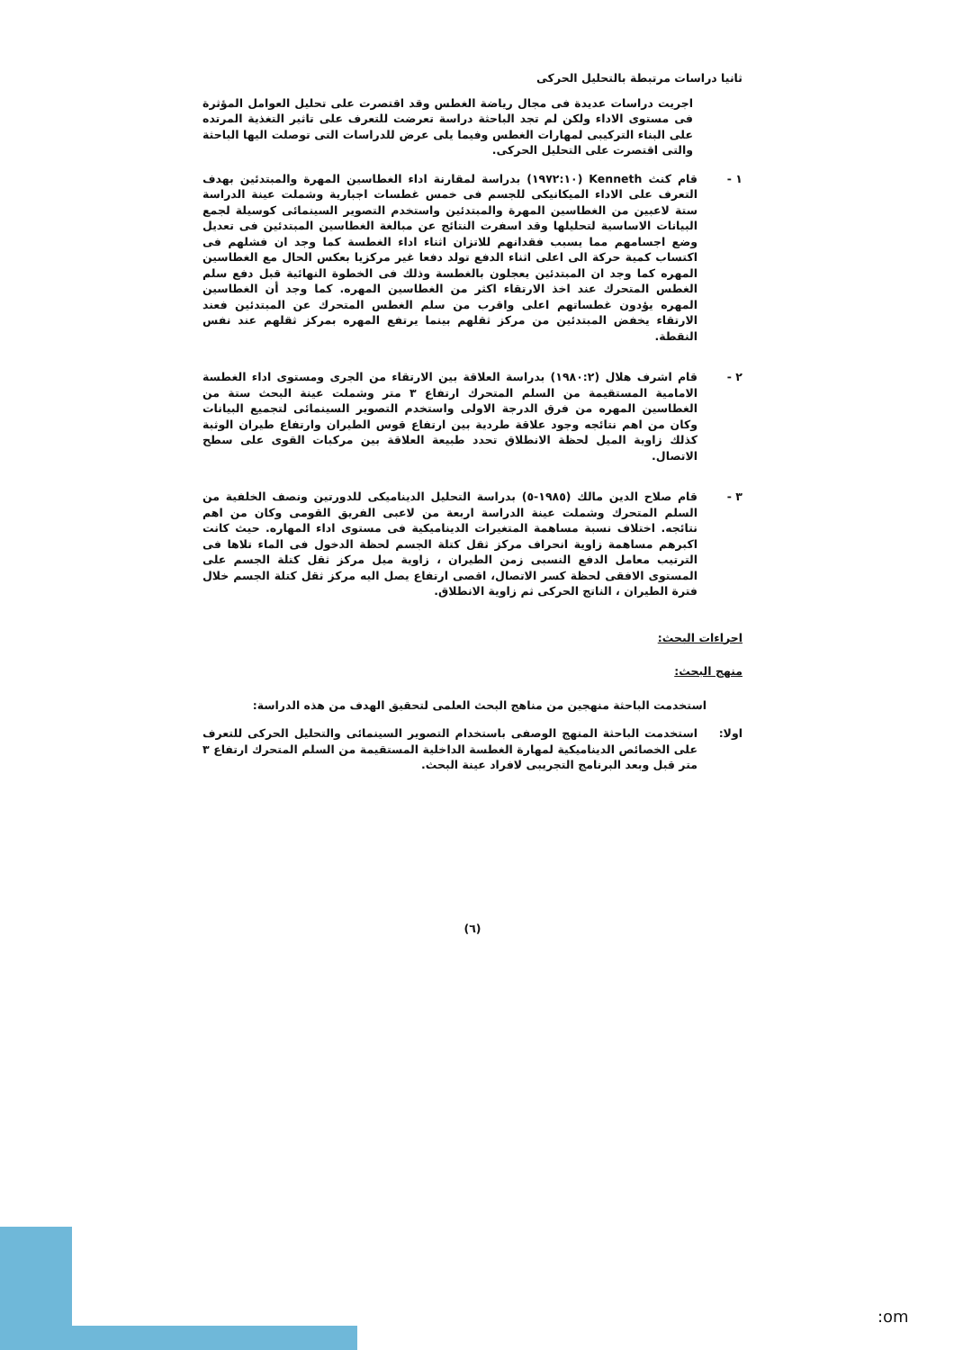ثانيا دراسات مرتبطة بالتحليل الحركى
اجريت دراسات عديدة فى مجال رياضة الغطس وقد اقتصرت على تحليل العوامل المؤثرة فى مستوى الاداء ولكن لم تجد الباحثة دراسة تعرضت للتعرف على تاثير التغذية المرتده على البناء التركيبى لمهارات الغطس وفيما يلى عرض للدراسات التى توصلت اليها الباحثة والتى اقتصرت على التحليل الحركى.
١ - قام كنث Kenneth (١٩٧٢:١٠) بدراسة لمقارنة اداء الغطاسين المهرة والمبتدئين بهدف التعرف على الاداء الميكانيكى للجسم فى خمس غطسات اجبارية وشملت عينة الدراسة ستة لاعبين من الغطاسين المهرة والمبتدئين واستخدم التصوير السينمائى كوسيلة لجمع البيانات الاساسية لتحليلها وقد اسفرت النتائج عن مبالغة الغطاسين المبتدئين فى تعديل وضع اجسامهم مما يسبب فقدانهم للاتزان اثناء اداء الغطسة كما وجد ان فشلهم فى اكتساب كمية حركة الى اعلى اثناء الدفع تولد دفعا غير مركزيا بعكس الحال مع الغطاسين المهره كما وجد ان المبتدئين يعجلون بالغطسة وذلك فى الخطوة النهائية قبل دفع سلم الغطس المتحرك عند اخذ الارتقاء اكثر من الغطاسين المهره. كما وجد أن الغطاسين المهره يؤدون غطساتهم اعلى واقرب من سلم الغطس المتحرك عن المبتدئين فعند الارتقاء يخفض المبتدئين من مركز ثقلهم بينما يرتفع المهره بمركز ثقلهم عند نفس النقطة.
٢ - قام اشرف هلال (١٩٨٠:٢) بدراسة العلاقة بين الارتقاء من الجرى ومستوى اداء الغطسة الامامية المستقيمة من السلم المتحرك ارتفاع ٣ متر وشملت عينة البحث ستة من الغطاسين المهره من فرق الدرجة الاولى واستخدم التصوير السينمائى لتجميع البيانات وكان من اهم نتائجه وجود علاقة طردية بين ارتفاع قوس الطيران وارتفاع طيران الوثبة كذلك زاوية الميل لحظة الانطلاق تحدد طبيعة العلاقة بين مركبات القوى على سطح الاتصال.
٣ - قام صلاح الدين مالك (١٩٨٥-٥) بدراسة التحليل الديناميكى للدورتين ونصف الخلفية من السلم المتحرك وشملت عينة الدراسة اربعة من لاعبى الفريق القومى وكان من اهم نتائجه. اختلاف نسبة مساهمة المتغيرات الديناميكية فى مستوى اداء المهاره. حيث كانت اكبرهم مساهمة زاوية انحراف مركز ثقل كتلة الجسم لحظة الدخول فى الماء تلاها فى الترتيب معامل الدفع النسبى زمن الطيران ، زاوية ميل مركز ثقل كتلة الجسم على المستوى الافقى لحظة كسر الاتصال، اقصى ارتفاع يصل اليه مركز ثقل كتلة الجسم خلال فترة الطيران ، الناتج الحركى ثم زاوية الانطلاق.
اجراءات البحث:
منهج البحث:
استخدمت الباحثة منهجين من مناهج البحث العلمى لتحقيق الهدف من هذه الدراسة:
اولا: استخدمت الباحثة المنهج الوصفى باستخدام التصوير السينمائى والتحليل الحركى للتعرف على الخصائص الديناميكية لمهارة الغطسة الداخلية المستقيمة من السلم المتحرك ارتفاع ٣ متر قبل وبعد البرنامج التجريبى لافراد عينة البحث.
(٦)
:om